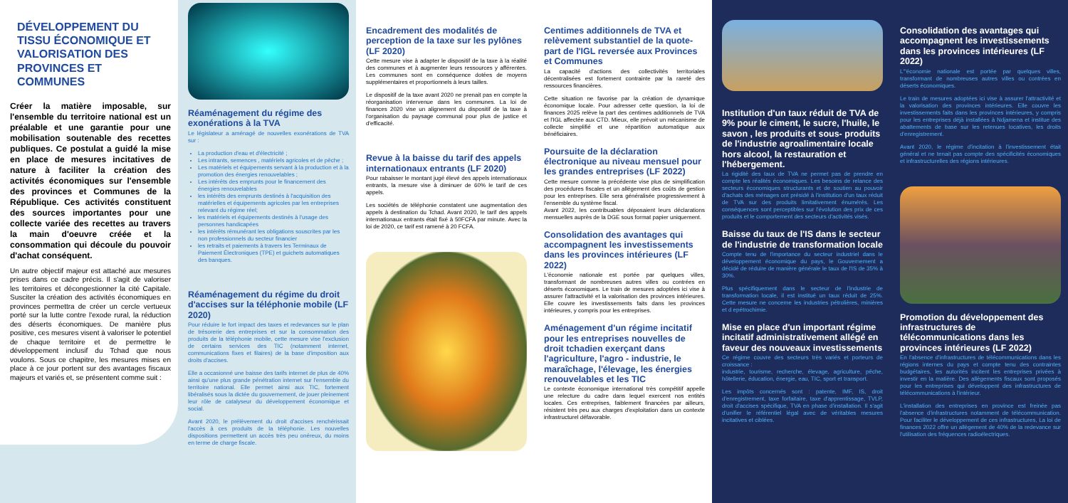DÉVELOPPEMENT DU TISSU ÉCONOMIQUE ET VALORISATION DES PROVINCES ET COMMUNES
Créer la matière imposable, sur l'ensemble du territoire national est un préalable et une garantie pour une mobilisation soutenable des recettes publiques. Ce postulat a guidé la mise en place de mesures incitatives de nature à faciliter la création des activités économiques sur l'ensemble des provinces et Communes de la République. Ces activités constituent des sources importantes pour une collecte variée des recettes au travers la main d'oeuvre créée et la consommation qui découle du pouvoir d'achat conséquent.
Un autre objectif majeur est attaché aux mesures prises dans ce cadre précis. Il s'agit de valoriser les territoires et décongestionner la cité Capitale. Susciter la création des activités économiques en provinces permettra de créer un cercle vertueux porté sur la lutte contre l'exode rural, la réduction des déserts économiques. De manière plus positive, ces mesures visent à valoriser le potentiel de chaque territoire et de permettre le développement inclusif du Tchad que nous voulons. Sous ce chapitre, les mesures mises en place à ce jour portent sur des avantages fiscaux majeurs et variés et, se présentent comme suit :
Réaménagement du régime des exonérations à la TVA
Le législateur a aménagé de nouvelles exonérations de TVA sur :
La production d'eau et d'électricité ;
Les intrants, semences , matériels agricoles et de pêche ;
Les matériels et équipements servant à la production et à la promotion des énergies renouvelables ;
Les intérêts des emprunts pour le financement des énergies renouvelables
les intérêts des emprunts destinés à l'acquisition des matérielles et équipements agricoles par les entreprises relevant du régime réel;
les matériels et équipements destinés à l'usage des personnes handicapées
les intérêts rémunérant les obligations souscrites par les non professionnels du secteur financier
les retraits et paiements à travers les Terminaux de Paiement Électroniques (TPE) et guichets automatiques des banques.
Réaménagement du régime du droit d'accises sur la téléphonie mobile (LF 2020)
Pour réduire le fort impact des taxes et redevances sur le plan de trésorerie des entreprises et sur la consommation des produits de la téléphonie mobile, cette mesure vise l'exclusion de certains services des TIC (notamment internet, communications fixes et filaires) de la base d'imposition aux droits d'accises.
Elle a occasionné une baisse des tarifs internet de plus de 40% ainsi qu'une plus grande pénétration internet sur l'ensemble du territoire national. Elle permet ainsi aux TIC, fortement libéralisés sous la dictée du gouvernement, de jouer pleinement leur rôle de catalyseur du développement économique et social.
Avant 2020, le prélèvement du droit d'accises renchérissait l'accès à ces produits de la téléphonie. Les nouvelles dispositions permettent un accès très peu onéreux, du moins en terme de charge fiscale.
Encadrement des modalités de perception de la taxe sur les pylônes (LF 2020)
Cette mesure vise à adapter le dispositif de la taxe à la réalité des communes et à augmenter leurs ressources y afférentes. Les communes sont en conséquence dotées de moyens supplémentaires et proportionnels à leurs tailles.
Le dispositif de la taxe avant 2020 ne prenait pas en compte la réorganisation intervenue dans les communes. La loi de finances 2020 vise un alignement du dispositif de la taxe à l'organisation du paysage communal pour plus de justice et d'efficacité.
Revue à la baisse du tarif des appels internationaux entrants (LF 2020)
Pour rabaisser le montant jugé élevé des appels internationaux entrants, la mesure vise à diminuer de 60% le tarif de ces appels.
Les sociétés de téléphonie constatent une augmentation des appels à destination du Tchad. Avant 2020, le tarif des appels internationaux entrants était fixé à 50FCFA par minute. Avec la loi de 2020, ce tarif est ramené à 20 FCFA.
Centimes additionnels de TVA et relèvement substantiel de la quote-part de l'IGL reversée aux Provinces et Communes
La capacité d'actions des collectivités territoriales décentralisées est fortement contrainte par la rareté des ressources financières.
Cette situation ne favorise par la création de dynamique économique locale. Pour adresser cette question, la loi de finances 2025 relève la part des centimes additionnels de TVA et l'IGL affectée aux CTD. Mieux, elle prévoit un mécanisme de collecte simplifié et une répartition automatique aux bénéficiaires.
Poursuite de la déclaration électronique au niveau mensuel pour les grandes entreprises (LF 2022)
Cette mesure comme la précédente vise plus de simplification des procédures fiscales et un allégement des coûts de gestion pour les entreprises. Elle sera généralisée progressivement à l'ensemble du système fiscal.
Avant 2022, les contribuables déposaient leurs déclarations mensuelles auprès de la DGE sous format papier uniquement.
Consolidation des avantages qui accompagnent les investissements dans les provinces intérieures (LF 2022)
L'économie nationale est portée par quelques villes, transformant de nombreuses autres villes ou contrées en déserts économiques. Le train de mesures adoptées ici vise à assurer l'attractivité et la valorisation des provinces intérieures. Elle couvre les investissements faits dans les provinces intérieures, y compris pour les entreprises.
Aménagement d'un régime incitatif pour les entreprises nouvelles de droit tchadien exerçant dans l'agriculture, l'agro - industrie, le maraîchage, l'élevage, les énergies renouvelables et les TIC
Le contexte économique international très compétitif appelle une relecture du cadre dans lequel exercent nos entités locales. Ces entreprises, faiblement financées par ailleurs, résistent très peu aux charges d'exploitation dans un contexte infrastructurel défavorable.
Institution d'un taux réduit de TVA de 9% pour le ciment, le sucre, l'huile, le savon , les produits et sous- produits de l'industrie agroalimentaire locale hors alcool, la restauration et l'hébergement.
La rigidité des taux de TVA ne permet pas de prendre en compte les réalités économiques. Les besoins de relance des secteurs économiques structurants et de soutien au pouvoir d'achats des ménages ont présidé à l'institution d'un taux réduit de TVA sur des produits limitativement énumérés. Les conséquences sont perceptibles sur l'évolution des prix de ces produits et le comportement des secteurs d'activités visés.
Baisse du taux de l'IS dans le secteur de l'industrie de transformation locale
Compte tenu de l'importance du secteur industriel dans le développement économique du pays, le Gouvernement a décidé de réduire de manière générale le taux de l'IS de 35% à 30%.
Plus spécifiquement dans le secteur de l'industrie de transformation locale, il est institué un taux réduit de 25%. Cette mesure ne concerne les industries pétrolières, minières et d epétrochimie.
Mise en place d'un important régime incitatif administrativement allégé en faveur des nouveaux investissements
Ce régime couvre des secteurs très variés et porteurs de croissance :
industrie, tourisme, recherche, élevage, agriculture, pêche, hôtellerie, éducation, énergie, eau, TIC, sport et transport.
Les impôts concernés sont : patente, IMF, IS, droit d'enregistrement, taxe forfaitaire, taxe d'apprentissage, TVLP, droit d'accises spécifique, TVA en phase d'installation. Il s'agit d'unifier le référentiel légal avec de véritables mesures incitatives et ciblées.
Consolidation des avantages qui accompagnent les investissements dans les provinces intérieures (LF 2022)
L'"économie nationale est portée par quelques villes, transformant de nombreuses autres villes ou contrées en déserts économiques.
Le train de mesures adoptées ici vise à assurer l'attractivité et la valorisation des provinces intérieures. Elle couvre les investissements faits dans les provinces intérieures, y compris pour les entreprises déjà installées à Ndjamena et institue des abattements de base sur les retenues locatives, les droits d'enregistrement.
Avant 2020, le régime d'incitation à l'investissement était général et ne tenait pas compte des spécificités économiques et infrastructurelles des régions intérieures.
Promotion du développement des infrastructures de télécommunications dans les provinces intérieures (LF 2022)
En l'absence d'infrastructures de télécommunications dans les régions internes du pays et compte tenu des contraintes budgétaires, les autorités incitent les entreprises privées à investir en la matière. Des allègements fiscaux sont proposés pour les entreprises qui développent des infrastructures de télécommunications à l'intérieur.
L'installation des entreprises en province est freinée pas l'absence d'infrastructures notamment de télécommunication. Pour faciliter le développement de ces infrastructures, La loi de finances 2022 offre un allègement de 40% de la redevance sur l'utilisation des fréquences radioélectriques.